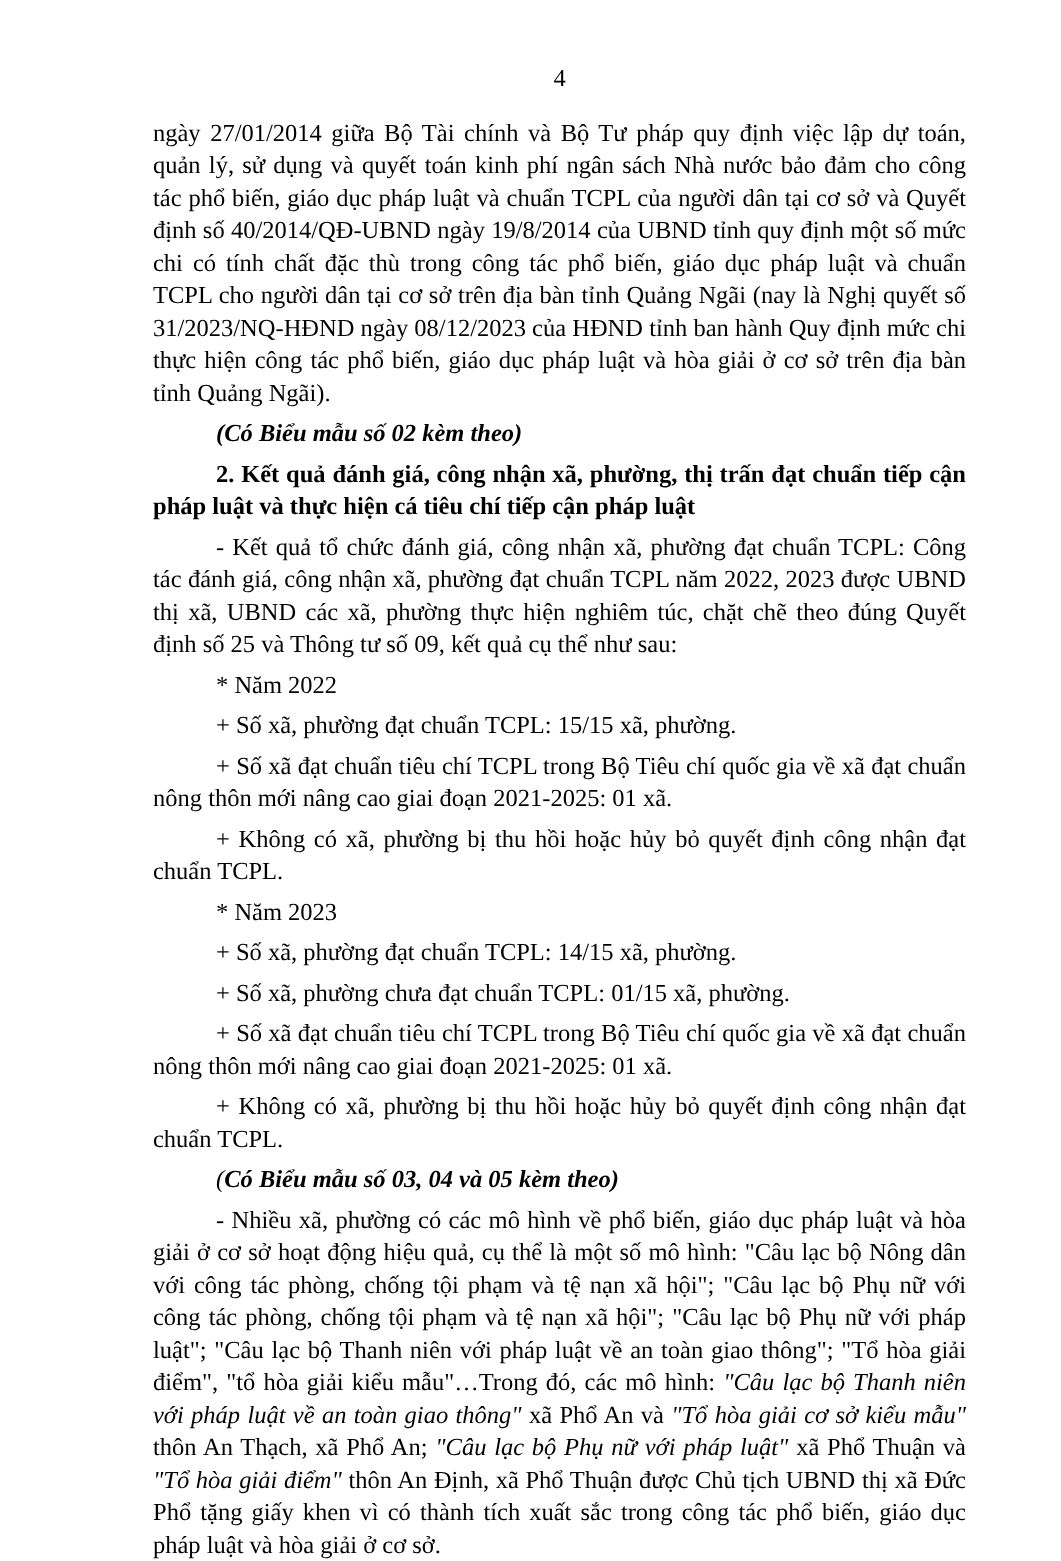4
ngày 27/01/2014 giữa Bộ Tài chính và Bộ Tư pháp quy định việc lập dự toán, quản lý, sử dụng và quyết toán kinh phí ngân sách Nhà nước bảo đảm cho công tác phổ biến, giáo dục pháp luật và chuẩn TCPL của người dân tại cơ sở và Quyết định số 40/2014/QĐ-UBND ngày 19/8/2014 của UBND tỉnh quy định một số mức chi có tính chất đặc thù trong công tác phổ biến, giáo dục pháp luật và chuẩn TCPL cho người dân tại cơ sở trên địa bàn tỉnh Quảng Ngãi (nay là Nghị quyết số 31/2023/NQ-HĐND ngày 08/12/2023 của HĐND tỉnh ban hành Quy định mức chi thực hiện công tác phổ biến, giáo dục pháp luật và hòa giải ở cơ sở trên địa bàn tỉnh Quảng Ngãi).
(Có Biểu mẫu số 02 kèm theo)
2. Kết quả đánh giá, công nhận xã, phường, thị trấn đạt chuẩn tiếp cận pháp luật và thực hiện cá tiêu chí tiếp cận pháp luật
- Kết quả tổ chức đánh giá, công nhận xã, phường đạt chuẩn TCPL: Công tác đánh giá, công nhận xã, phường đạt chuẩn TCPL năm 2022, 2023 được UBND thị xã, UBND các xã, phường thực hiện nghiêm túc, chặt chẽ theo đúng Quyết định số 25 và Thông tư số 09, kết quả cụ thể như sau:
* Năm 2022
+ Số xã, phường đạt chuẩn TCPL: 15/15 xã, phường.
+ Số xã đạt chuẩn tiêu chí TCPL trong Bộ Tiêu chí quốc gia về xã đạt chuẩn nông thôn mới nâng cao giai đoạn 2021-2025: 01 xã.
+ Không có xã, phường bị thu hồi hoặc hủy bỏ quyết định công nhận đạt chuẩn TCPL.
* Năm 2023
+ Số xã, phường đạt chuẩn TCPL: 14/15 xã, phường.
+ Số xã, phường chưa đạt chuẩn TCPL: 01/15 xã, phường.
+ Số xã đạt chuẩn tiêu chí TCPL trong Bộ Tiêu chí quốc gia về xã đạt chuẩn nông thôn mới nâng cao giai đoạn 2021-2025: 01 xã.
+ Không có xã, phường bị thu hồi hoặc hủy bỏ quyết định công nhận đạt chuẩn TCPL.
(Có Biểu mẫu số 03, 04 và 05 kèm theo)
- Nhiều xã, phường có các mô hình về phổ biến, giáo dục pháp luật và hòa giải ở cơ sở hoạt động hiệu quả, cụ thể là một số mô hình: "Câu lạc bộ Nông dân với công tác phòng, chống tội phạm và tệ nạn xã hội"; "Câu lạc bộ Phụ nữ với công tác phòng, chống tội phạm và tệ nạn xã hội"; "Câu lạc bộ Phụ nữ với pháp luật"; "Câu lạc bộ Thanh niên với pháp luật về an toàn giao thông"; "Tổ hòa giải điểm", "tổ hòa giải kiểu mẫu"…Trong đó, các mô hình: "Câu lạc bộ Thanh niên với pháp luật về an toàn giao thông" xã Phổ An và "Tổ hòa giải cơ sở kiểu mẫu" thôn An Thạch, xã Phổ An; "Câu lạc bộ Phụ nữ với pháp luật" xã Phổ Thuận và "Tổ hòa giải điểm" thôn An Định, xã Phổ Thuận được Chủ tịch UBND thị xã Đức Phổ tặng giấy khen vì có thành tích xuất sắc trong công tác phổ biến, giáo dục pháp luật và hòa giải ở cơ sở.